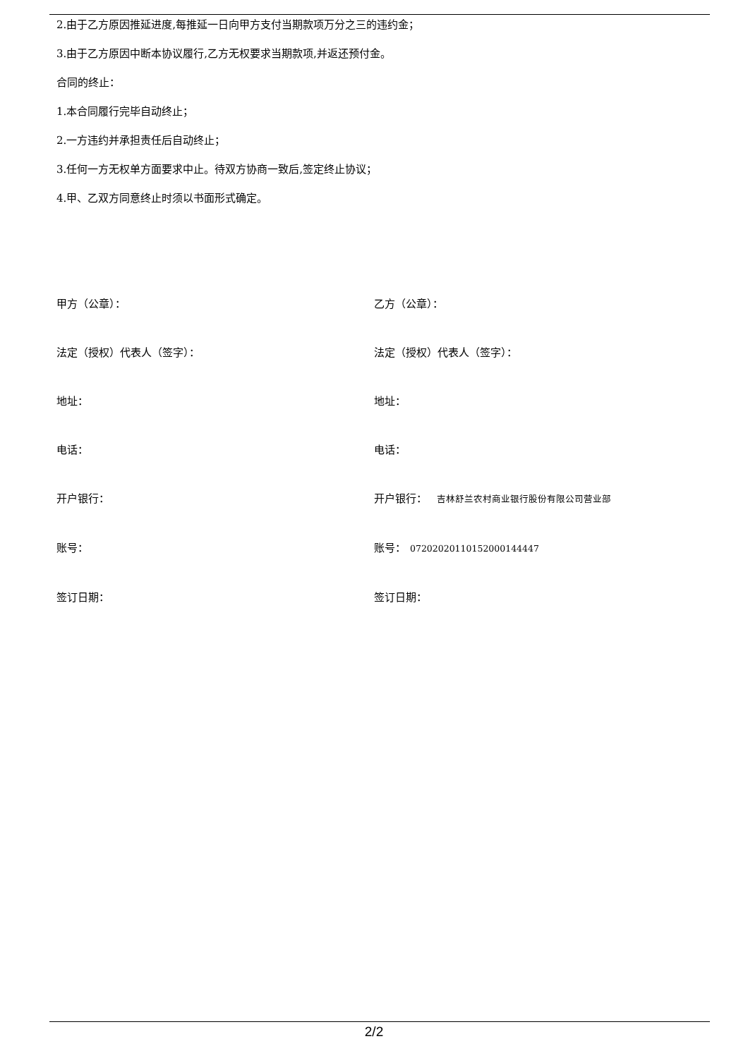2.由于乙方原因推延进度,每推延一日向甲方支付当期款项万分之三的违约金；
3.由于乙方原因中断本协议履行,乙方无权要求当期款项,并返还预付金。
合同的终止：
1.本合同履行完毕自动终止；
2.一方违约并承担责任后自动终止；
3.任何一方无权单方面要求中止。待双方协商一致后,签定终止协议；
4.甲、乙双方同意终止时须以书面形式确定。
甲方（公章）：
乙方（公章）：
法定（授权）代表人（签字）：
法定（授权）代表人（签字）：
地址：
地址：
电话：
电话：
开户银行：
开户银行： 吉林舒兰农村商业银行股份有限公司营业部
账号：
账号： 07202020110152000144447
签订日期：
签订日期：
2/2